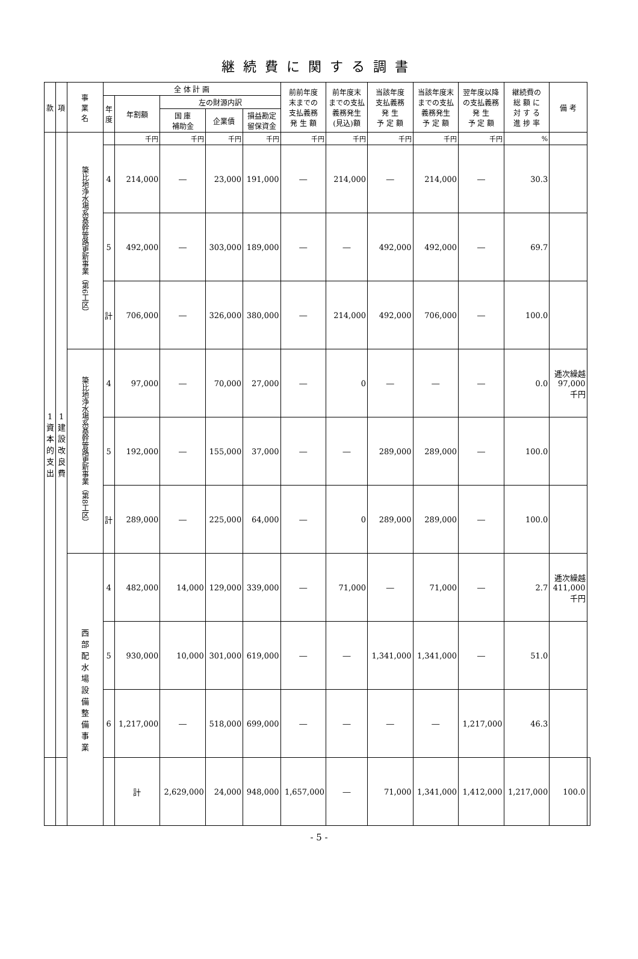継続費に関する調書
| 款 | 項 | 事 業 名 | 全 体 計 画 | | | | | 前前年度 末までの 支払義務 発 生 額 | 前年度末 までの支払 義務発生 (見込)額 | 当該年度 支払義務 発 生 予 定 額 | 当該年度末 までの支払 義務発生 予 定 額 | 翌年度以降 の支払義務 発 生 予 定 額 | 継続費の 総 額 に 対 す る 進 捗 率 | 備 考 | |
| --- | --- | --- | --- | --- | --- | --- | --- | --- | --- | --- | --- | --- | --- | --- | --- |
| | | | 年 度 | 年割額 | 左の財源内訳 | | | | | | | | | | |
| | | | | | 国 庫 補助金 | 企業債 | 損益勘定 留保資金 | | | | | | | | |
| 1 資 本 的 支 出 | 1 建 設 改 良 費 | 簗比地浄水場系基幹管路更新事業（第6工区） | | 千円 | 千円 | 千円 | 千円 | 千円 | 千円 | 千円 | 千円 | 千円 | % | | |
| | | | 4 | 214,000 | ― | 23,000 | 191,000 | ― | 214,000 | ― | 214,000 | ― | 30.3 | | |
| | | | 5 | 492,000 | ― | 303,000 | 189,000 | ― | ― | 492,000 | 492,000 | ― | 69.7 | | |
| | | | 計 | 706,000 | ― | 326,000 | 380,000 | ― | 214,000 | 492,000 | 706,000 | ― | 100.0 | | |
| | | 簗比地浄水場系基幹管路更新事業（第8工区） | 4 | 97,000 | ― | 70,000 | 27,000 | ― | 0 | ― | ― | ― | 0.0 | 逓次繰越 97,000 千円 | |
| | | | 5 | 192,000 | ― | 155,000 | 37,000 | ― | ― | 289,000 | 289,000 | ― | 100.0 | | |
| | | | 計 | 289,000 | ― | 225,000 | 64,000 | ― | 0 | 289,000 | 289,000 | ― | 100.0 | | |
| | | 西 部 配 水 場 設 備 整 備 事 業 | 4 | 482,000 | 14,000 | 129,000 | 339,000 | ― | 71,000 | ― | 71,000 | ― | 2.7 | 逓次繰越 411,000 千円 | |
| | | | 5 | 930,000 | 10,000 | 301,000 | 619,000 | ― | ― | 1,341,000 | 1,341,000 | ― | 51.0 | | |
| | | | 6 | 1,217,000 | ― | 518,000 | 699,000 | ― | ― | ― | ― | 1,217,000 | 46.3 | | |
| | | | | 計 | 2,629,000 | 24,000 | 948,000 | 1,657,000 | ― | 71,000 | 1,341,000 | 1,412,000 | 1,217,000 | 100.0 | |
- 5 -